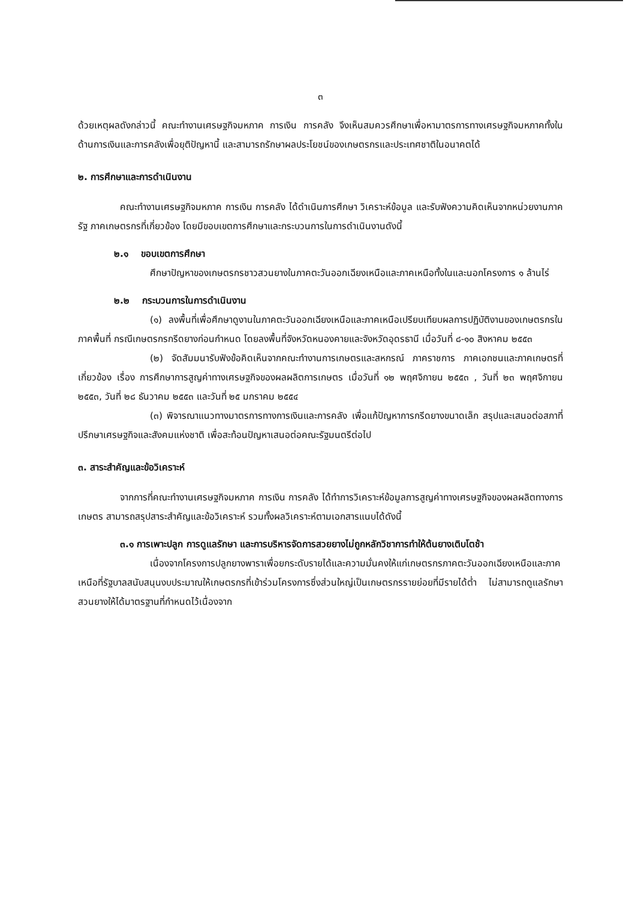๓
ด้วยเหตุผลดังกล่าวนี้ คณะทำงานเศรษฐกิจมหภาค การเงิน การคลัง จึงเห็นสมควรศึกษาเพื่อหามาตรการทางเศรษฐกิจมหภาคทั้งในด้านการเงินและการคลังเพื่อยุติปัญหานี้ และสามารถรักษาผลประโยชน์ของเกษตรกรและประเทศชาติในอนาคตได้
๒. การศึกษาและการดำเนินงาน
คณะทำงานเศรษฐกิจมหภาค การเงิน การคลัง ได้ดำเนินการศึกษา วิเคราะห์ข้อมูล และรับฟังความคิดเห็นจากหน่วยงานภาครัฐ ภาคเกษตรกรที่เกี่ยวข้อง โดยมีขอบเขตการศึกษาและกระบวนการในการดำเนินงานดังนี้
๒.๑ ขอบเขตการศึกษา
ศึกษาปัญหาของเกษตรกรชาวสวนยางในภาคตะวันออกเฉียงเหนือและภาคเหนือทั้งในและนอกโครงการ ๑ ล้านไร่
๒.๒ กระบวนการในการดำเนินงาน
(๑) ลงพื้นที่เพื่อศึกษาดูงานในภาคตะวันออกเฉียงเหนือและภาคเหนือเปรียบเทียบผลการปฏิบัติงานของเกษตรกรในภาคพื้นที่ กรณีเกษตรกรกรีดยางก่อนกำหนด โดยลงพื้นที่จังหวัดหนองคายและจังหวัดอุดรธานี เมื่อวันที่ ๘-๑๐ สิงหาคม ๒๕๕๓
(๒) จัดสัมมนารับฟังข้อคิดเห็นจากคณะทำงานการเกษตรและสหกรณ์ ภาคราชการ ภาคเอกชนและภาคเกษตรที่เกี่ยวข้อง เรื่อง การศึกษาการสูญค่าทางเศรษฐกิจของผลผลิตการเกษตร เมื่อวันที่ ๑๒ พฤศจิกายน ๒๕๕๓ , วันที่ ๒๓ พฤศจิกายน ๒๕๕๓, วันที่ ๒๘ ธันวาคม ๒๕๕๓ และวันที่ ๒๕ มกราคม ๒๕๕๔
(๓) พิจารณาแนวทางมาตรการทางการเงินและการคลัง เพื่อแก้ปัญหาการกรีดยางขนาดเล็ก สรุปและเสนอต่อสภาที่ปรึกษาเศรษฐกิจและสังคมแห่งชาติ เพื่อสะท้อนปัญหาเสนอต่อคณะรัฐมนตรีต่อไป
๓. สาระสำคัญและข้อวิเคราะห์
จากการที่คณะทำงานเศรษฐกิจมหภาค การเงิน การคลัง ได้ทำการวิเคราะห์ข้อมูลการสูญค่าทางเศรษฐกิจของผลผลิตทางการเกษตร สามารถสรุปสาระสำคัญและข้อวิเคราะห์ รวมทั้งผลวิเคราะห์ตามเอกสารแนบได้ดังนี้
๓.๑ การเพาะปลูก การดูแลรักษา และการบริหารจัดการสวยยางไม่ถูกหลักวิชาการทำให้ต้นยางเติบโตช้า
เนื่องจากโครงการปลูกยางพาราเพื่อยกระดับรายได้และความมั่นคงให้แก่เกษตรกรภาคตะวันออกเฉียงเหนือและภาคเหนือที่รัฐบาลสนับสนุนงบประมาณให้เกษตรกรที่เข้าร่วมโครงการซึ่งส่วนใหญ่เป็นเกษตรกรรายย่อยที่มีรายได้ต่ำ ไม่สามารถดูแลรักษาสวนยางให้ได้มาตรฐานที่กำหนดไว้เนื่องจาก